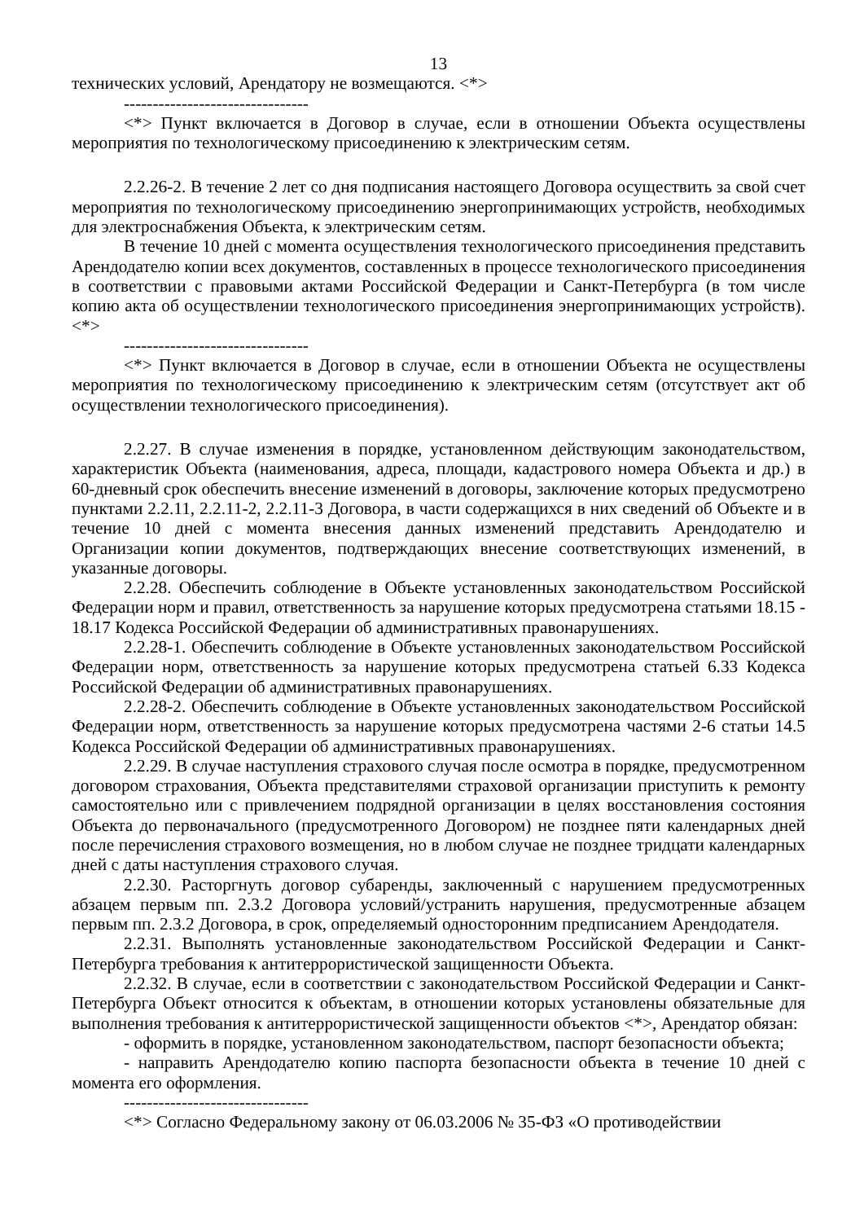13
технических условий, Арендатору не возмещаются. <*>
--------------------------------
<*> Пункт включается в Договор в случае, если в отношении Объекта осуществлены мероприятия по технологическому присоединению к электрическим сетям.
2.2.26-2. В течение 2 лет со дня подписания настоящего Договора осуществить за свой счет мероприятия по технологическому присоединению энергопринимающих устройств, необходимых для электроснабжения Объекта, к электрическим сетям.
В течение 10 дней с момента осуществления технологического присоединения представить Арендодателю копии всех документов, составленных в процессе технологического присоединения в соответствии с правовыми актами Российской Федерации и Санкт-Петербурга (в том числе копию акта об осуществлении технологического присоединения энергопринимающих устройств). <*>
--------------------------------
<*> Пункт включается в Договор в случае, если в отношении Объекта не осуществлены мероприятия по технологическому присоединению к электрическим сетям (отсутствует акт об осуществлении технологического присоединения).
2.2.27. В случае изменения в порядке, установленном действующим законодательством, характеристик Объекта (наименования, адреса, площади, кадастрового номера Объекта и др.) в 60-дневный срок обеспечить внесение изменений в договоры, заключение которых предусмотрено пунктами 2.2.11, 2.2.11-2, 2.2.11-3 Договора, в части содержащихся в них сведений об Объекте и в течение 10 дней с момента внесения данных изменений представить Арендодателю и Организации копии документов, подтверждающих внесение соответствующих изменений, в указанные договоры.
2.2.28. Обеспечить соблюдение в Объекте установленных законодательством Российской Федерации норм и правил, ответственность за нарушение которых предусмотрена статьями 18.15 - 18.17 Кодекса Российской Федерации об административных правонарушениях.
2.2.28-1. Обеспечить соблюдение в Объекте установленных законодательством Российской Федерации норм, ответственность за нарушение которых предусмотрена статьей 6.33 Кодекса Российской Федерации об административных правонарушениях.
2.2.28-2. Обеспечить соблюдение в Объекте установленных законодательством Российской Федерации норм, ответственность за нарушение которых предусмотрена частями 2-6 статьи 14.5 Кодекса Российской Федерации об административных правонарушениях.
2.2.29. В случае наступления страхового случая после осмотра в порядке, предусмотренном договором страхования, Объекта представителями страховой организации приступить к ремонту самостоятельно или с привлечением подрядной организации в целях восстановления состояния Объекта до первоначального (предусмотренного Договором) не позднее пяти календарных дней после перечисления страхового возмещения, но в любом случае не позднее тридцати календарных дней с даты наступления страхового случая.
2.2.30. Расторгнуть договор субаренды, заключенный с нарушением предусмотренных абзацем первым пп. 2.3.2 Договора условий/устранить нарушения, предусмотренные абзацем первым пп. 2.3.2 Договора, в срок, определяемый односторонним предписанием Арендодателя.
2.2.31. Выполнять установленные законодательством Российской Федерации и Санкт-Петербурга требования к антитеррористической защищенности Объекта.
2.2.32. В случае, если в соответствии с законодательством Российской Федерации и Санкт-Петербурга Объект относится к объектам, в отношении которых установлены обязательные для выполнения требования к антитеррористической защищенности объектов <*>, Арендатор обязан:
- оформить в порядке, установленном законодательством, паспорт безопасности объекта;
- направить Арендодателю копию паспорта безопасности объекта в течение 10 дней с момента его оформления.
--------------------------------
<*> Согласно Федеральному закону от 06.03.2006 № 35-ФЗ «О противодействии